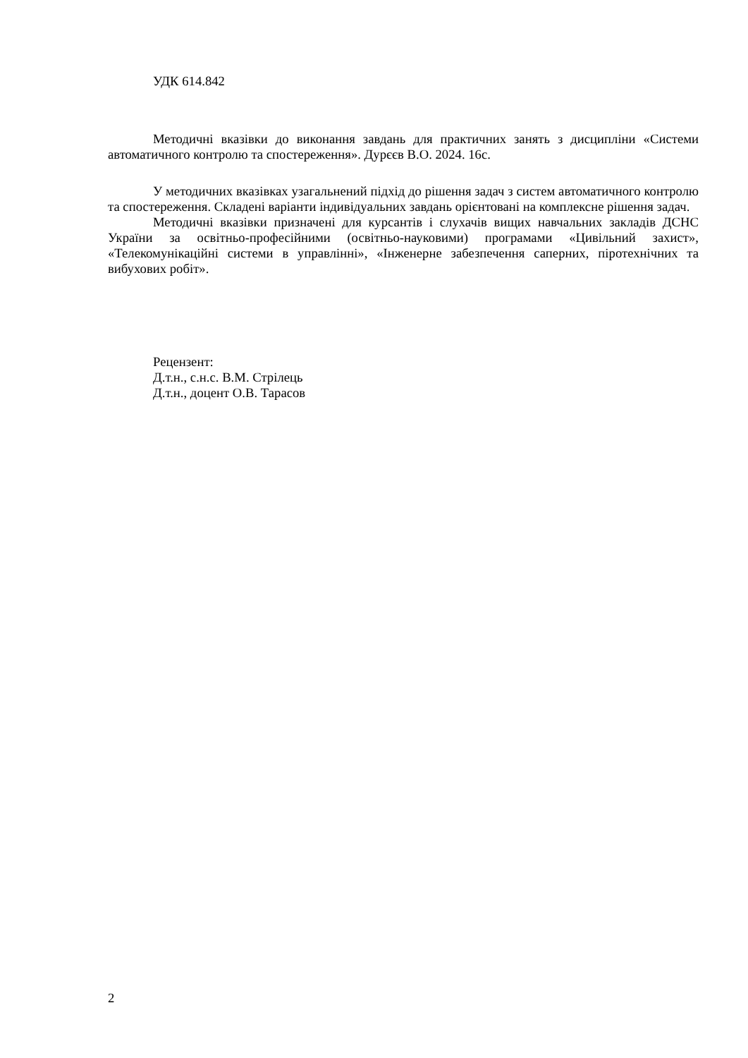УДК 614.842
Методичні вказівки до виконання завдань для практичних занять з дисципліни «Системи автоматичного контролю та спостереження». Дурєєв В.О. 2024. 16с.
У методичних вказівках узагальнений підхід до рішення задач з систем автоматичного контролю та спостереження. Складені варіанти індивідуальних завдань орієнтовані на комплексне рішення задач.
Методичні вказівки призначені для курсантів і слухачів вищих навчальних закладів ДСНС України за освітньо-професійними (освітньо-науковими) програмами «Цивільний захист», «Телекомунікаційні системи в управлінні», «Інженерне забезпечення саперних, піротехнічних та вибухових робіт».
Рецензент:
Д.т.н., с.н.с. В.М. Стрілець
Д.т.н., доцент О.В. Тарасов
2